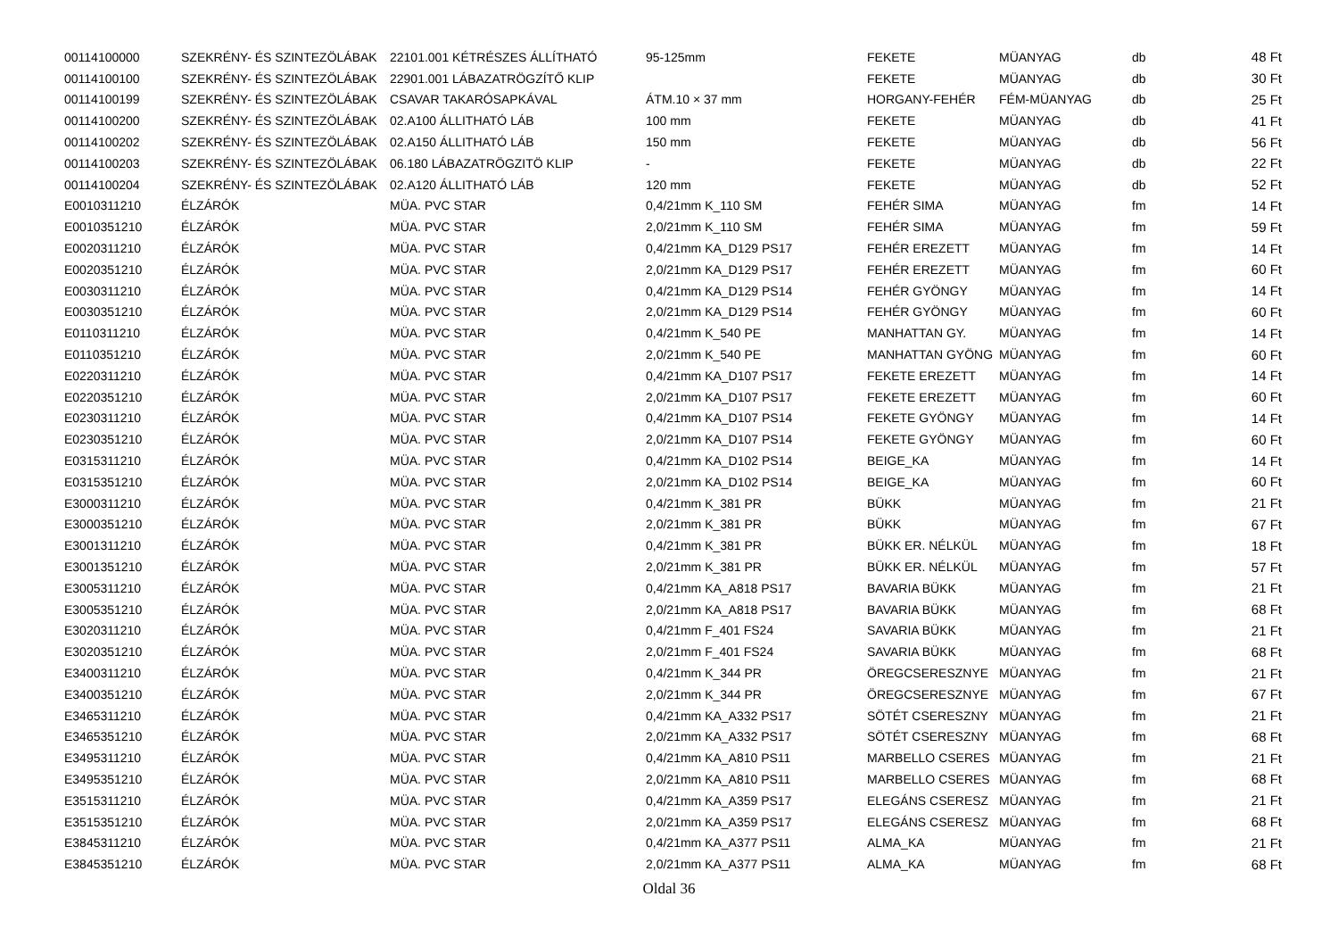| 00114100000 | SZEKRÉNY- ÉS SZINTEZÖLÁBAK | 22101.001 KÉTRÉSZES ÁLLÍTHATÓ | 95-125mm | FEKETE | MÜANYAG | db | 48 Ft |
| 00114100100 | SZEKRÉNY- ÉS SZINTEZÖLÁBAK | 22901.001 LÁBAZATRÖGZÍTŐ KLIP | | FEKETE | MÜANYAG | db | 30 Ft |
| 00114100199 | SZEKRÉNY- ÉS SZINTEZÖLÁBAK | CSAVAR TAKARÓSAPKÁVAL | ÁTM.10 × 37 mm | HORGANY-FEHÉR | FÉM-MÜANYAG | db | 25 Ft |
| 00114100200 | SZEKRÉNY- ÉS SZINTEZÖLÁBAK | 02.A100 ÁLLITHATÓ LÁB | 100 mm | FEKETE | MÜANYAG | db | 41 Ft |
| 00114100202 | SZEKRÉNY- ÉS SZINTEZÖLÁBAK | 02.A150 ÁLLITHATÓ LÁB | 150 mm | FEKETE | MÜANYAG | db | 56 Ft |
| 00114100203 | SZEKRÉNY- ÉS SZINTEZÖLÁBAK | 06.180 LÁBAZATRÖGZITÖ KLIP | - | FEKETE | MÜANYAG | db | 22 Ft |
| 00114100204 | SZEKRÉNY- ÉS SZINTEZÖLÁBAK | 02.A120 ÁLLITHATÓ LÁB | 120 mm | FEKETE | MÜANYAG | db | 52 Ft |
| E0010311210 | ÉLZÁRÓK | MÜA. PVC STAR | 0,4/21mm K_110 SM | FEHÉR SIMA | MÜANYAG | fm | 14 Ft |
| E0010351210 | ÉLZÁRÓK | MÜA. PVC STAR | 2,0/21mm K_110 SM | FEHÉR SIMA | MÜANYAG | fm | 59 Ft |
| E0020311210 | ÉLZÁRÓK | MÜA. PVC STAR | 0,4/21mm KA_D129 PS17 | FEHÉR EREZETT | MÜANYAG | fm | 14 Ft |
| E0020351210 | ÉLZÁRÓK | MÜA. PVC STAR | 2,0/21mm KA_D129 PS17 | FEHÉR EREZETT | MÜANYAG | fm | 60 Ft |
| E0030311210 | ÉLZÁRÓK | MÜA. PVC STAR | 0,4/21mm KA_D129 PS14 | FEHÉR GYÖNGY | MÜANYAG | fm | 14 Ft |
| E0030351210 | ÉLZÁRÓK | MÜA. PVC STAR | 2,0/21mm KA_D129 PS14 | FEHÉR GYÖNGY | MÜANYAG | fm | 60 Ft |
| E0110311210 | ÉLZÁRÓK | MÜA. PVC STAR | 0,4/21mm K_540 PE | MANHATTAN GY. | MÜANYAG | fm | 14 Ft |
| E0110351210 | ÉLZÁRÓK | MÜA. PVC STAR | 2,0/21mm K_540 PE | MANHATTAN GYÖNG | MÜANYAG | fm | 60 Ft |
| E0220311210 | ÉLZÁRÓK | MÜA. PVC STAR | 0,4/21mm KA_D107 PS17 | FEKETE EREZETT | MÜANYAG | fm | 14 Ft |
| E0220351210 | ÉLZÁRÓK | MÜA. PVC STAR | 2,0/21mm KA_D107 PS17 | FEKETE EREZETT | MÜANYAG | fm | 60 Ft |
| E0230311210 | ÉLZÁRÓK | MÜA. PVC STAR | 0,4/21mm KA_D107 PS14 | FEKETE GYÖNGY | MÜANYAG | fm | 14 Ft |
| E0230351210 | ÉLZÁRÓK | MÜA. PVC STAR | 2,0/21mm KA_D107 PS14 | FEKETE GYÖNGY | MÜANYAG | fm | 60 Ft |
| E0315311210 | ÉLZÁRÓK | MÜA. PVC STAR | 0,4/21mm KA_D102 PS14 | BEIGE_KA | MÜANYAG | fm | 14 Ft |
| E0315351210 | ÉLZÁRÓK | MÜA. PVC STAR | 2,0/21mm KA_D102 PS14 | BEIGE_KA | MÜANYAG | fm | 60 Ft |
| E3000311210 | ÉLZÁRÓK | MÜA. PVC STAR | 0,4/21mm K_381 PR | BÜKK | MÜANYAG | fm | 21 Ft |
| E3000351210 | ÉLZÁRÓK | MÜA. PVC STAR | 2,0/21mm K_381 PR | BÜKK | MÜANYAG | fm | 67 Ft |
| E3001311210 | ÉLZÁRÓK | MÜA. PVC STAR | 0,4/21mm K_381 PR | BÜKK ER. NÉLKÜL | MÜANYAG | fm | 18 Ft |
| E3001351210 | ÉLZÁRÓK | MÜA. PVC STAR | 2,0/21mm K_381 PR | BÜKK ER. NÉLKÜL | MÜANYAG | fm | 57 Ft |
| E3005311210 | ÉLZÁRÓK | MÜA. PVC STAR | 0,4/21mm KA_A818 PS17 | BAVARIA BÜKK | MÜANYAG | fm | 21 Ft |
| E3005351210 | ÉLZÁRÓK | MÜA. PVC STAR | 2,0/21mm KA_A818 PS17 | BAVARIA BÜKK | MÜANYAG | fm | 68 Ft |
| E3020311210 | ÉLZÁRÓK | MÜA. PVC STAR | 0,4/21mm F_401 FS24 | SAVARIA BÜKK | MÜANYAG | fm | 21 Ft |
| E3020351210 | ÉLZÁRÓK | MÜA. PVC STAR | 2,0/21mm F_401 FS24 | SAVARIA BÜKK | MÜANYAG | fm | 68 Ft |
| E3400311210 | ÉLZÁRÓK | MÜA. PVC STAR | 0,4/21mm K_344 PR | ÖREGCSERESZNYE | MÜANYAG | fm | 21 Ft |
| E3400351210 | ÉLZÁRÓK | MÜA. PVC STAR | 2,0/21mm K_344 PR | ÖREGCSERESZNYE | MÜANYAG | fm | 67 Ft |
| E3465311210 | ÉLZÁRÓK | MÜA. PVC STAR | 0,4/21mm KA_A332 PS17 | SÖTÉT CSERESZNY | MÜANYAG | fm | 21 Ft |
| E3465351210 | ÉLZÁRÓK | MÜA. PVC STAR | 2,0/21mm KA_A332 PS17 | SÖTÉT CSERESZNY | MÜANYAG | fm | 68 Ft |
| E3495311210 | ÉLZÁRÓK | MÜA. PVC STAR | 0,4/21mm KA_A810 PS11 | MARBELLO CSERES | MÜANYAG | fm | 21 Ft |
| E3495351210 | ÉLZÁRÓK | MÜA. PVC STAR | 2,0/21mm KA_A810 PS11 | MARBELLO CSERES | MÜANYAG | fm | 68 Ft |
| E3515311210 | ÉLZÁRÓK | MÜA. PVC STAR | 0,4/21mm KA_A359 PS17 | ELEGÁNS CSERESZ | MÜANYAG | fm | 21 Ft |
| E3515351210 | ÉLZÁRÓK | MÜA. PVC STAR | 2,0/21mm KA_A359 PS17 | ELEGÁNS CSERESZ | MÜANYAG | fm | 68 Ft |
| E3845311210 | ÉLZÁRÓK | MÜA. PVC STAR | 0,4/21mm KA_A377 PS11 | ALMA_KA | MÜANYAG | fm | 21 Ft |
| E3845351210 | ÉLZÁRÓK | MÜA. PVC STAR | 2,0/21mm KA_A377 PS11 | ALMA_KA | MÜANYAG | fm | 68 Ft |
Oldal 36